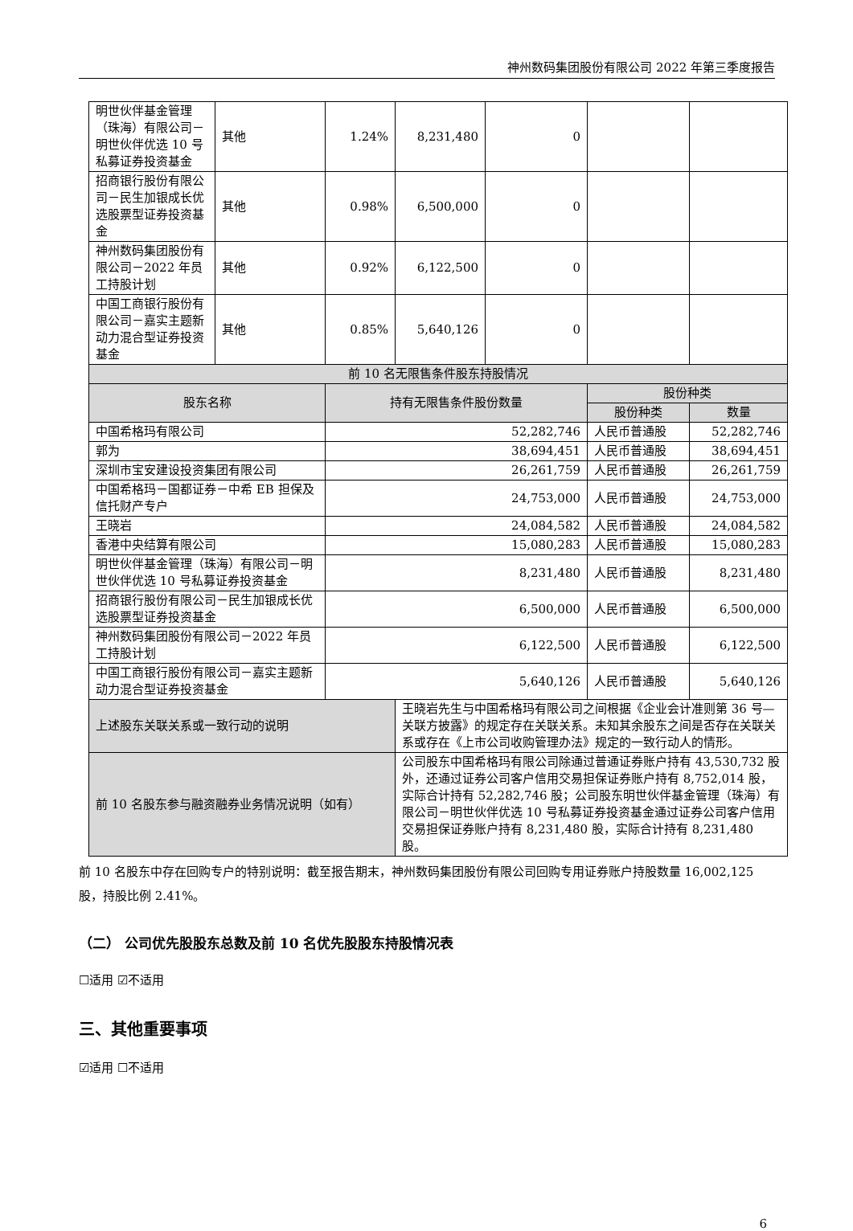神州数码集团股份有限公司 2022 年第三季度报告
| 明世伙伴基金管理（珠海）有限公司－明世伙伴优选 10 号私募证券投资基金 | 其他 | 1.24% | 8,231,480 | 0 | | |
| 招商银行股份有限公司－民生加银成长优选股票型证券投资基金 | 其他 | 0.98% | 6,500,000 | 0 | | |
| 神州数码集团股份有限公司－2022 年员工持股计划 | 其他 | 0.92% | 6,122,500 | 0 | | |
| 中国工商银行股份有限公司－嘉实主题新动力混合型证券投资基金 | 其他 | 0.85% | 5,640,126 | 0 | | |
| 前 10 名无限售条件股东持股情况 | | | | | | |
| 股东名称 | | 持有无限售条件股份数量 | | | 股份种类 | |
| | | | | | 股份种类 | 数量 |
| 中国希格玛有限公司 | | 52,282,746 | | | 人民币普通股 | 52,282,746 |
| 郭为 | | 38,694,451 | | | 人民币普通股 | 38,694,451 |
| 深圳市宝安建设投资集团有限公司 | | 26,261,759 | | | 人民币普通股 | 26,261,759 |
| 中国希格玛－国都证券－中希 EB 担保及信托财产专户 | | 24,753,000 | | | 人民币普通股 | 24,753,000 |
| 王晓岩 | | 24,084,582 | | | 人民币普通股 | 24,084,582 |
| 香港中央结算有限公司 | | 15,080,283 | | | 人民币普通股 | 15,080,283 |
| 明世伙伴基金管理（珠海）有限公司－明世伙伴优选 10 号私募证券投资基金 | | 8,231,480 | | | 人民币普通股 | 8,231,480 |
| 招商银行股份有限公司－民生加银成长优选股票型证券投资基金 | | 6,500,000 | | | 人民币普通股 | 6,500,000 |
| 神州数码集团股份有限公司－2022 年员工持股计划 | | 6,122,500 | | | 人民币普通股 | 6,122,500 |
| 中国工商银行股份有限公司－嘉实主题新动力混合型证券投资基金 | | 5,640,126 | | | 人民币普通股 | 5,640,126 |
| 上述股东关联关系或一致行动的说明 | | | 王晓岩先生与中国希格玛有限公司之间根据《企业会计准则第 36 号—关联方披露》的规定存在关联关系。未知其余股东之间是否存在关联关系或存在《上市公司收购管理办法》规定的一致行动人的情形。 | | | |
| 前 10 名股东参与融资融券业务情况说明（如有） | | | 公司股东中国希格玛有限公司除通过普通证券账户持有 43,530,732 股外，还通过证券公司客户信用交易担保证券账户持有 8,752,014 股，实际合计持有 52,282,746 股；公司股东明世伙伴基金管理（珠海）有限公司－明世伙伴优选 10 号私募证券投资基金通过证券公司客户信用交易担保证券账户持有 8,231,480 股，实际合计持有 8,231,480 股。 | | | |
前 10 名股东中存在回购专户的特别说明：截至报告期末，神州数码集团股份有限公司回购专用证券账户持股数量 16,002,125 股，持股比例 2.41%。
（二） 公司优先股股东总数及前 10 名优先股股东持股情况表
☐适用 ☑不适用
三、其他重要事项
☑适用 ☐不适用
6